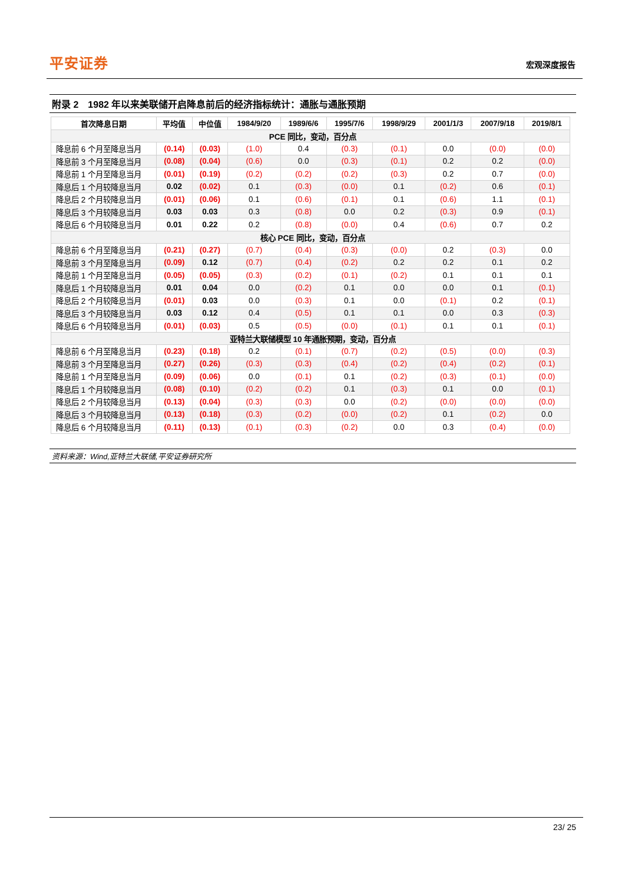平安证券
宏观深度报告
附录 2　1982 年以来美联储开启降息前后的经济指标统计：通胀与通胀预期
| 首次降息日期 | 平均值 | 中位值 | 1984/9/20 | 1989/6/6 | 1995/7/6 | 1998/9/29 | 2001/1/3 | 2007/9/18 | 2019/8/1 |
| --- | --- | --- | --- | --- | --- | --- | --- | --- | --- |
| PCE 同比，变动，百分点 | | | | | | | | | |
| 降息前 6 个月至降息当月 | (0.14) | (0.03) | (1.0) | 0.4 | (0.3) | (0.1) | 0.0 | (0.0) | (0.0) |
| 降息前 3 个月至降息当月 | (0.08) | (0.04) | (0.6) | 0.0 | (0.3) | (0.1) | 0.2 | 0.2 | (0.0) |
| 降息前 1 个月至降息当月 | (0.01) | (0.19) | (0.2) | (0.2) | (0.2) | (0.3) | 0.2 | 0.7 | (0.0) |
| 降息后 1 个月较降息当月 | 0.02 | (0.02) | 0.1 | (0.3) | (0.0) | 0.1 | (0.2) | 0.6 | (0.1) |
| 降息后 2 个月较降息当月 | (0.01) | (0.06) | 0.1 | (0.6) | (0.1) | 0.1 | (0.6) | 1.1 | (0.1) |
| 降息后 3 个月较降息当月 | 0.03 | 0.03 | 0.3 | (0.8) | 0.0 | 0.2 | (0.3) | 0.9 | (0.1) |
| 降息后 6 个月较降息当月 | 0.01 | 0.22 | 0.2 | (0.8) | (0.0) | 0.4 | (0.6) | 0.7 | 0.2 |
| 核心 PCE 同比，变动，百分点 | | | | | | | | | |
| 降息前 6 个月至降息当月 | (0.21) | (0.27) | (0.7) | (0.4) | (0.3) | (0.0) | 0.2 | (0.3) | 0.0 |
| 降息前 3 个月至降息当月 | (0.09) | 0.12 | (0.7) | (0.4) | (0.2) | 0.2 | 0.2 | 0.1 | 0.2 |
| 降息前 1 个月至降息当月 | (0.05) | (0.05) | (0.3) | (0.2) | (0.1) | (0.2) | 0.1 | 0.1 | 0.1 |
| 降息后 1 个月较降息当月 | 0.01 | 0.04 | 0.0 | (0.2) | 0.1 | 0.0 | 0.0 | 0.1 | (0.1) |
| 降息后 2 个月较降息当月 | (0.01) | 0.03 | 0.0 | (0.3) | 0.1 | 0.0 | (0.1) | 0.2 | (0.1) |
| 降息后 3 个月较降息当月 | 0.03 | 0.12 | 0.4 | (0.5) | 0.1 | 0.1 | 0.0 | 0.3 | (0.3) |
| 降息后 6 个月较降息当月 | (0.01) | (0.03) | 0.5 | (0.5) | (0.0) | (0.1) | 0.1 | 0.1 | (0.1) |
| 亚特兰大联储模型 10 年通胀预期，变动，百分点 | | | | | | | | | |
| 降息前 6 个月至降息当月 | (0.23) | (0.18) | 0.2 | (0.1) | (0.7) | (0.2) | (0.5) | (0.0) | (0.3) |
| 降息前 3 个月至降息当月 | (0.27) | (0.26) | (0.3) | (0.3) | (0.4) | (0.2) | (0.4) | (0.2) | (0.1) |
| 降息前 1 个月至降息当月 | (0.09) | (0.06) | 0.0 | (0.1) | 0.1 | (0.2) | (0.3) | (0.1) | (0.0) |
| 降息后 1 个月较降息当月 | (0.08) | (0.10) | (0.2) | (0.2) | 0.1 | (0.3) | 0.1 | 0.0 | (0.1) |
| 降息后 2 个月较降息当月 | (0.13) | (0.04) | (0.3) | (0.3) | 0.0 | (0.2) | (0.0) | (0.0) | (0.0) |
| 降息后 3 个月较降息当月 | (0.13) | (0.18) | (0.3) | (0.2) | (0.0) | (0.2) | 0.1 | (0.2) | 0.0 |
| 降息后 6 个月较降息当月 | (0.11) | (0.13) | (0.1) | (0.3) | (0.2) | 0.0 | 0.3 | (0.4) | (0.0) |
资料来源：Wind,亚特兰大联储,平安证券研究所
23/ 25